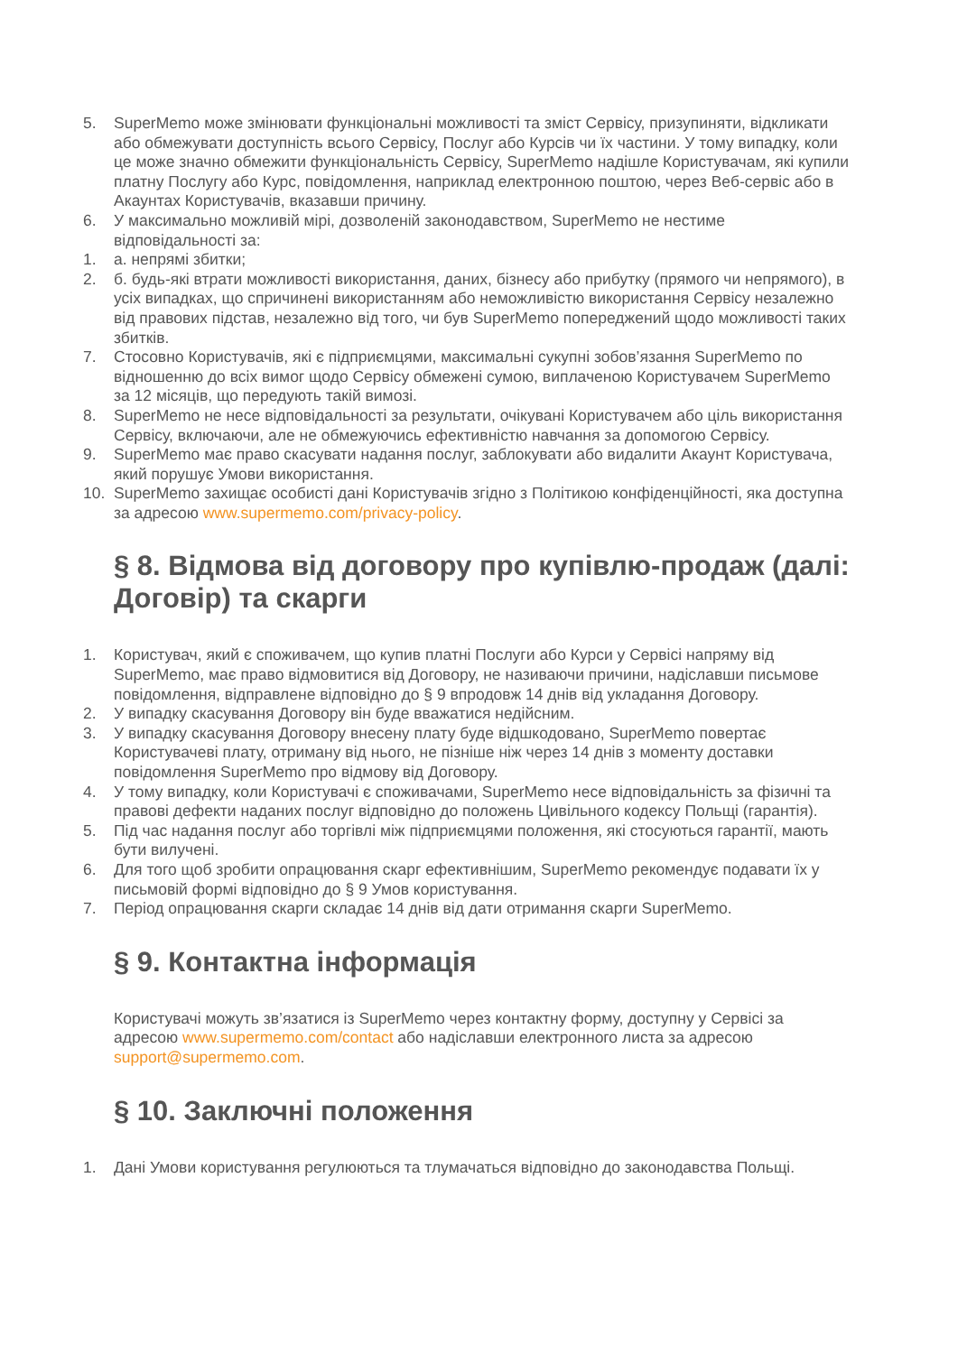5. SuperMemo може змінювати функціональні можливості та зміст Сервісу, призупиняти, відкликати або обмежувати доступність всього Сервісу, Послуг або Курсів чи їх частини. У тому випадку, коли це може значно обмежити функціональність Сервісу, SuperMemo надішле Користувачам, які купили платну Послугу або Курс, повідомлення, наприклад електронною поштою, через Веб-сервіс або в Акаунтах Користувачів, вказавши причину.
6. У максимально можливій мірі, дозволеній законодавством, SuperMemo не нестиме відповідальності за:
1. а. непрямі збитки;
2. б. будь-які втрати можливості використання, даних, бізнесу або прибутку (прямого чи непрямого), в усіх випадках, що спричинені використанням або неможливістю використання Сервісу незалежно від правових підстав, незалежно від того, чи був SuperMemo попереджений щодо можливості таких збитків.
7. Стосовно Користувачів, які є підприємцями, максимальні сукупні зобов’язання SuperMemo по відношенню до всіх вимог щодо Сервісу обмежені сумою, виплаченою Користувачем SuperMemo за 12 місяців, що передують такій вимозі.
8. SuperMemo не несе відповідальності за результати, очікувані Користувачем або ціль використання Сервісу, включаючи, але не обмежуючись ефективністю навчання за допомогою Сервісу.
9. SuperMemo має право скасувати надання послуг, заблокувати або видалити Акаунт Користувача, який порушує Умови використання.
10. SuperMemo захищає особисті дані Користувачів згідно з Політикою конфіденційності, яка доступна за адресою www.supermemo.com/privacy-policy.
§ 8. Відмова від договору про купівлю-продаж (далі: Договір) та скарги
1. Користувач, який є споживачем, що купив платні Послуги або Курси у Сервісі напряму від SuperMemo, має право відмовитися від Договору, не називаючи причини, надіславши письмове повідомлення, відправлене відповідно до § 9 впродовж 14 днів від укладання Договору.
2. У випадку скасування Договору він буде вважатися недійсним.
3. У випадку скасування Договору внесену плату буде відшкодовано, SuperMemo повертає Користувачеві плату, отриману від нього, не пізніше ніж через 14 днів з моменту доставки повідомлення SuperMemo про відмову від Договору.
4. У тому випадку, коли Користувачі є споживачами, SuperMemo несе відповідальність за фізичні та правові дефекти наданих послуг відповідно до положень Цивільного кодексу Польщі (гарантія).
5. Під час надання послуг або торгівлі між підприємцями положення, які стосуються гарантії, мають бути вилучені.
6. Для того щоб зробити опрацювання скарг ефективнішим, SuperMemo рекомендує подавати їх у письмовій формі відповідно до § 9 Умов користування.
7. Період опрацювання скарги складає 14 днів від дати отримання скарги SuperMemo.
§ 9. Контактна інформація
Користувачі можуть зв’язатися із SuperMemo через контактну форму, доступну у Сервісі за адресою www.supermemo.com/contact або надіславши електронного листа за адресою support@supermemo.com.
§ 10. Заключні положення
1. Дані Умови користування регулюються та тлумачаться відповідно до законодавства Польщі.